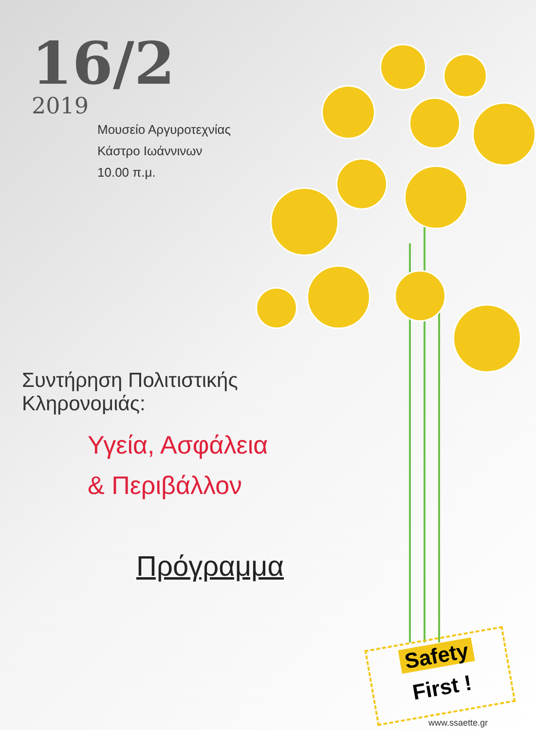16/2
2019
Μουσείο Αργυροτεχνίας
Κάστρο Ιωάννινων
10.00 π.μ.
Συντήρηση Πολιτιστικής Κληρονομιάς:
Υγεία, Ασφάλεια
& Περιβάλλον
Πρόγραμμα
Safety
First !
www.ssaette.gr